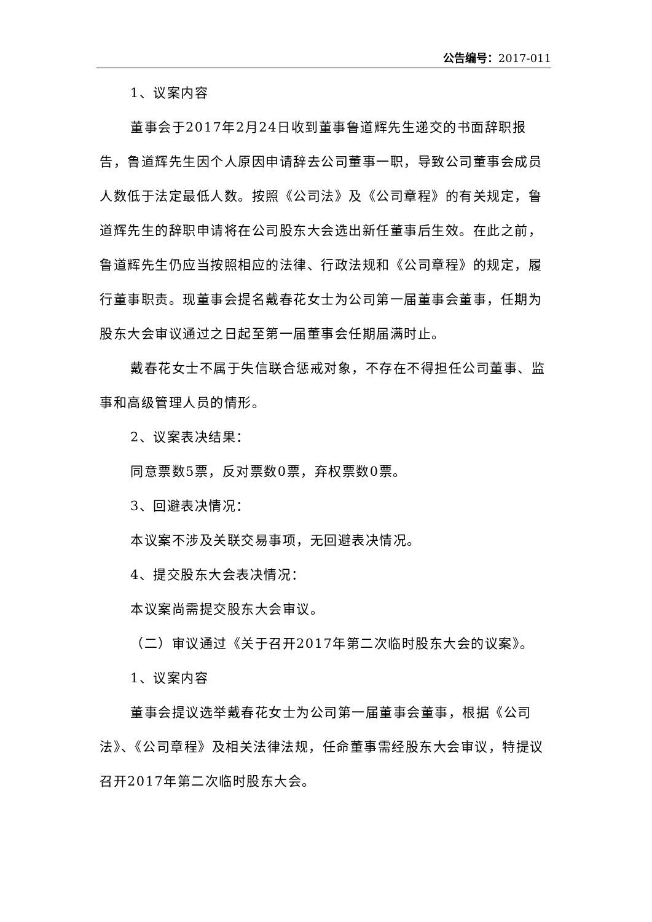公告编号：2017-011
1、议案内容
董事会于2017年2月24日收到董事鲁道辉先生递交的书面辞职报告，鲁道辉先生因个人原因申请辞去公司董事一职，导致公司董事会成员人数低于法定最低人数。按照《公司法》及《公司章程》的有关规定，鲁道辉先生的辞职申请将在公司股东大会选出新任董事后生效。在此之前，鲁道辉先生仍应当按照相应的法律、行政法规和《公司章程》的规定，履行董事职责。现董事会提名戴春花女士为公司第一届董事会董事，任期为股东大会审议通过之日起至第一届董事会任期届满时止。
戴春花女士不属于失信联合惩戒对象，不存在不得担任公司董事、监事和高级管理人员的情形。
2、议案表决结果：
同意票数5票，反对票数0票，弃权票数0票。
3、回避表决情况：
本议案不涉及关联交易事项，无回避表决情况。
4、提交股东大会表决情况：
本议案尚需提交股东大会审议。
（二）审议通过《关于召开2017年第二次临时股东大会的议案》。
1、议案内容
董事会提议选举戴春花女士为公司第一届董事会董事，根据《公司法》、《公司章程》及相关法律法规，任命董事需经股东大会审议，特提议召开2017年第二次临时股东大会。